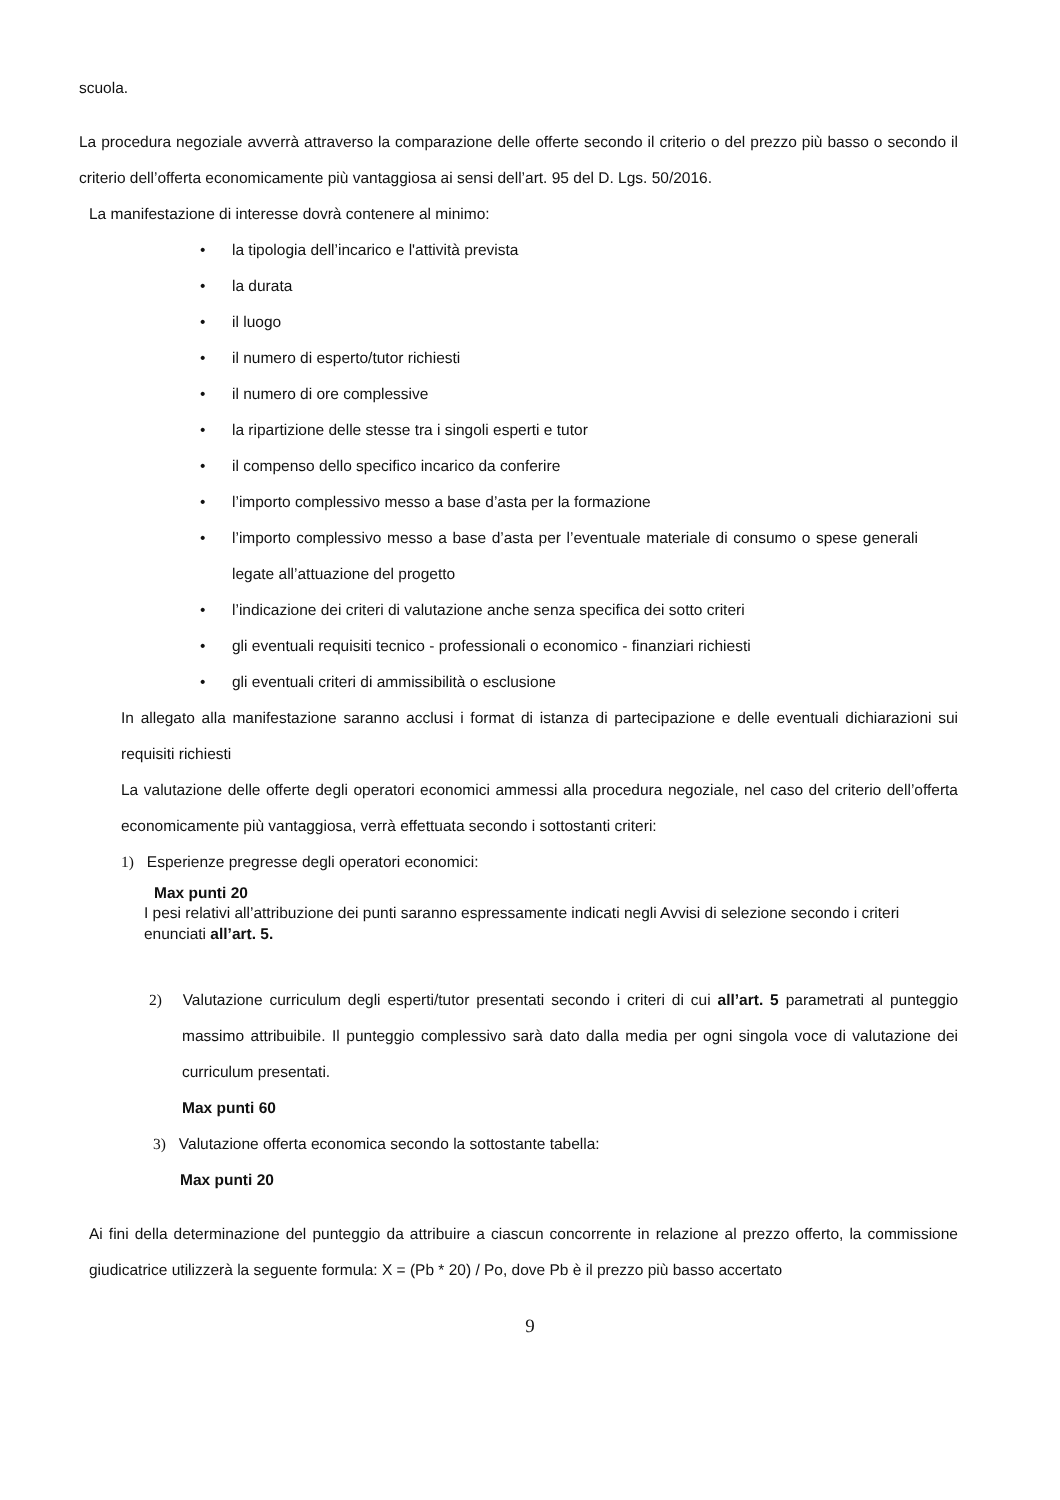scuola.
La procedura negoziale avverrà attraverso la comparazione delle offerte secondo il criterio o del prezzo più basso o secondo il criterio dell’offerta economicamente più vantaggiosa ai sensi dell’art. 95 del D. Lgs. 50/2016.
La manifestazione di interesse dovrà contenere al minimo:
• la tipologia dell’incarico e l'attività prevista
• la durata
• il luogo
• il numero di esperto/tutor richiesti
• il numero di ore complessive
• la ripartizione delle stesse tra i singoli esperti e tutor
• il compenso dello specifico incarico da conferire
• l’importo complessivo messo a base d’asta per la formazione
• l’importo complessivo messo a base d’asta per l’eventuale materiale di consumo o spese generali legate all’attuazione del progetto
• l’indicazione dei criteri di valutazione anche senza specifica dei sotto criteri
• gli eventuali requisiti tecnico - professionali o economico - finanziari richiesti
• gli eventuali criteri di ammissibilità o esclusione
In allegato alla manifestazione saranno acclusi i format di istanza di partecipazione e delle eventuali dichiarazioni sui requisiti richiesti
La valutazione delle offerte degli operatori economici ammessi alla procedura negoziale, nel caso del criterio dell’offerta economicamente più vantaggiosa, verrà effettuata secondo i sottostanti criteri:
1) Esperienze pregresse degli operatori economici:
Max punti 20
I pesi relativi all’attribuzione dei punti saranno espressamente indicati negli Avvisi di selezione secondo i criteri enunciati all’art. 5.
2) Valutazione curriculum degli esperti/tutor presentati secondo i criteri di cui all’art. 5 parametrati al punteggio massimo attribuibile. Il punteggio complessivo sarà dato dalla media per ogni singola voce di valutazione dei curriculum presentati.
Max punti 60
3) Valutazione offerta economica secondo la sottostante tabella:
Max punti 20
Ai fini della determinazione del punteggio da attribuire a ciascun concorrente in relazione al prezzo offerto, la commissione giudicatrice utilizzerà la seguente formula: X = (Pb * 20) / Po, dove Pb è il prezzo più basso accertato
9